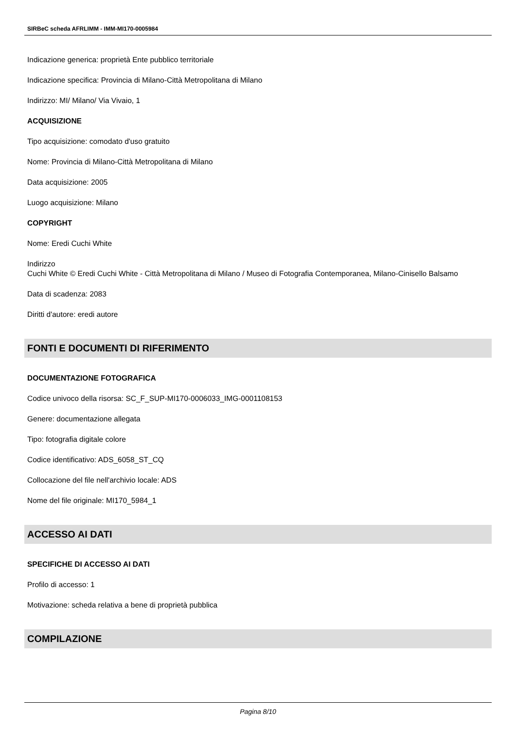SIRBeC scheda AFRLIMM - IMM-MI170-0005984
Indicazione generica: proprietà Ente pubblico territoriale
Indicazione specifica: Provincia di Milano-Città Metropolitana di Milano
Indirizzo: MI/ Milano/ Via Vivaio, 1
ACQUISIZIONE
Tipo acquisizione: comodato d'uso gratuito
Nome: Provincia di Milano-Città Metropolitana di Milano
Data acquisizione: 2005
Luogo acquisizione: Milano
COPYRIGHT
Nome: Eredi Cuchi White
Indirizzo
Cuchi White © Eredi Cuchi White - Città Metropolitana di Milano / Museo di Fotografia Contemporanea, Milano-Cinisello Balsamo
Data di scadenza: 2083
Diritti d'autore: eredi autore
FONTI E DOCUMENTI DI RIFERIMENTO
DOCUMENTAZIONE FOTOGRAFICA
Codice univoco della risorsa: SC_F_SUP-MI170-0006033_IMG-0001108153
Genere: documentazione allegata
Tipo: fotografia digitale colore
Codice identificativo: ADS_6058_ST_CQ
Collocazione del file nell'archivio locale: ADS
Nome del file originale: MI170_5984_1
ACCESSO AI DATI
SPECIFICHE DI ACCESSO AI DATI
Profilo di accesso: 1
Motivazione: scheda relativa a bene di proprietà pubblica
COMPILAZIONE
Pagina 8/10